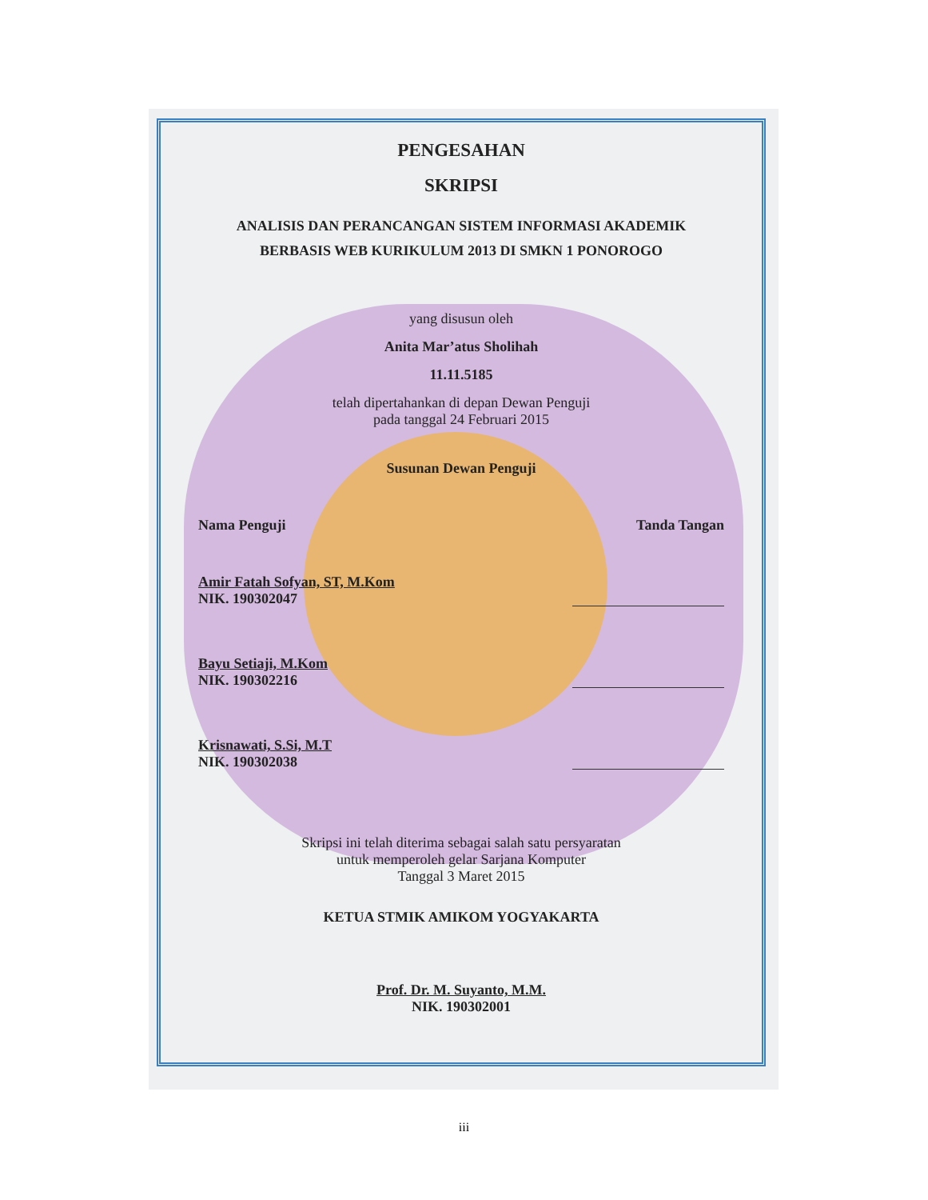PENGESAHAN
SKRIPSI
ANALISIS DAN PERANCANGAN SISTEM INFORMASI AKADEMIK
BERBASIS WEB KURIKULUM 2013 DI SMKN 1 PONOROGO
yang disusun oleh
Anita Mar’atus Sholihah
11.11.5185
telah dipertahankan di depan Dewan Penguji
pada tanggal 24 Februari 2015
Susunan Dewan Penguji
Nama Penguji Tanda Tangan
Amir Fatah Sofyan, ST, M.Kom
NIK. 190302047
Bayu Setiaji, M.Kom
NIK. 190302216
Krisnawati, S.Si, M.T
NIK. 190302038
Skripsi ini telah diterima sebagai salah satu persyaratan
untuk memperoleh gelar Sarjana Komputer
Tanggal 3 Maret 2015
KETUA STMIK AMIKOM YOGYAKARTA
Prof. Dr. M. Suyanto, M.M.
NIK. 190302001
iii